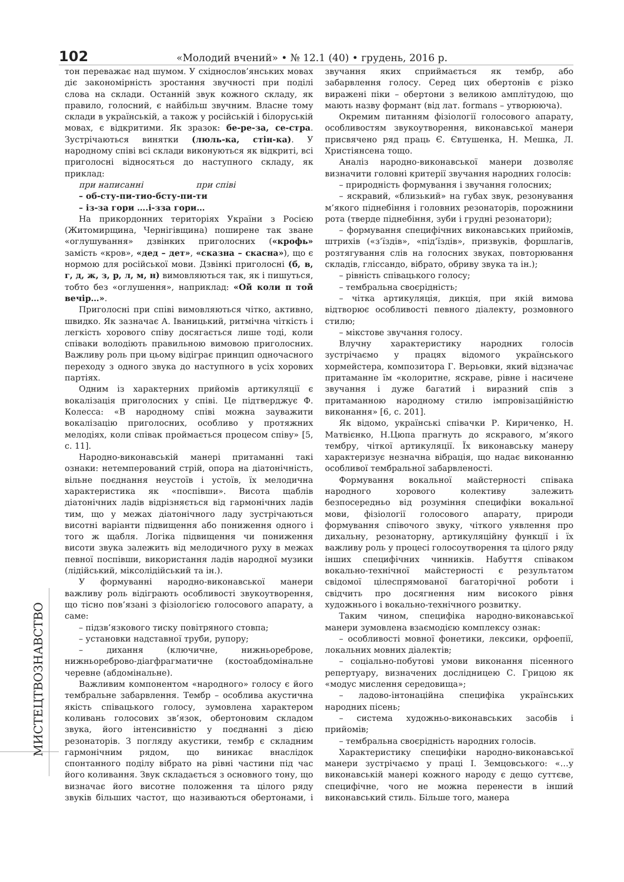102 «Молодий вчений» • № 12.1 (40) • грудень, 2016 р.
МИСТЕЦТВОЗНАВСТВО
тон переважає над шумом. У східнослов’янських мовах діє закономірність зростання звучності при поділі слова на склади. Останній звук кожного складу, як правило, голосний, є найбільш звучним. Власне тому склади в українській, а також у російській і білоруській мовах, є відкритими. Як зразок: бе-ре-за, се-стра. Зустрічаються винятки (люль-ка, стін-ка). У народному співі всі склади виконуються як відкриті, всі приголосні відносяться до наступного складу, як приклад:
при написанні при співі
– об-сту-пи-ти о-бсту-пи-ти
– із-за гори …. і-зза гори…
На прикордонних територіях України з Росією (Житомирщина, Чернігівщина) поширене так зване «оглушування» дзвінких приголосних («крофь» замість «кров», «дед – дет», «сказна – скасна»), що є нормою для російської мови. Дзвінкі приголосні (б, в, г, д, ж, з, р, л, м, н) вимовляються так, як і пишуться, тобто без «оглушення», наприклад: «Ой коли п той вечір…».
Приголосні при співі вимовляються чітко, активно, швидко. Як зазначає А. Іваницький, ритмічна чіткість і легкість хорового співу досягається лише тоді, коли співаки володіють правильною вимовою приголосних. Важливу роль при цьому відіграє принцип одночасного переходу з одного звука до наступного в усіх хорових партіях.
Одним із характерних прийомів артикуляції є вокалізація приголосних у співі. Це підтверджує Ф. Колесса: «В народному співі можна зауважити вокалізацію приголосних, особливо у протяжних мелодіях, коли співак проймається процесом співу» [5, с. 11].
Народно-виконавській манері притаманні такі ознаки: нетемперований стрій, опора на діатонічність, вільне поєднання неустоїв і устоїв, їх мелодична характеристика як «поспівши». Висота щаблів діатонічних ладів відрізняється від гармонічних ладів тим, що у межах діатонічного ладу зустрічаються висотні варіанти підвищення або пониження одного і того ж щабля. Логіка підвищення чи пониження висоти звука залежить від мелодичного руху в межах певної поспівши, використання ладів народної музики (лідійський, міксолідійський та ін.).
У формуванні народно-виконавської манери важливу роль відіграють особливості звукоутворення, що тісно пов’язані з фізіологією голосового апарату, а саме:
– підзв’язкового тиску повітряного стовпа;
– установки надставної труби, рупору;
– дихання (ключичне, нижньореброве, нижньореброво-діагфрагматичне (костоабдомінальне черевне (абдомінальне).
Важливим компонентом «народного» голосу є його тембральне забарвлення. Тембр – особлива акустична якість співацького голосу, зумовлена характером коливань голосових зв’язок, обертоновим складом звука, його інтенсивністю у поєднанні з дією резонаторів. З погляду акустики, тембр є складним гармонічним рядом, що виникає внаслідок спонтанного поділу вібрато на рівні частини під час його коливання. Звук складається з основного тону, що визначає його висотне положення та цілого ряду звуків більших частот, що називаються обертонами, і звучання яких сприймається як тембр, або забарвлення голосу. Серед цих обертонів є різко виражені піки – обертони з великою амплітудою, що мають назву формант (від лат. formans – утворююча).
Окремим питанням фізіології голосового апарату, особливостям звукоутворення, виконавської манери присвячено ряд праць Є. Євтушенка, Н. Мешка, Л. Христіянсена тощо.
Аналіз народно-виконавської манери дозволяє визначити головні критерії звучання народних голосів:
– природність формування і звучання голосних;
– яскравий, «близький» на губах звук, резонування м’якого піднебіння і головних резонаторів, порожнини рота (тверде піднебіння, зуби і грудні резонатори);
– формування специфічних виконавських прийомів, штрихів («з’їздів», «під’їздів», призвуків, форшлагів, розтягування слів на голосних звуках, повторювання складів, гліссандо, вібрато, обриву звука та ін.);
– рівність співацького голосу;
– тембральна своєрідність;
– чітка артикуляція, дикція, при якій вимова відтворює особливості певного діалекту, розмовного стилю;
– мікстове звучання голосу.
Влучну характеристику народних голосів зустрічаємо у працях відомого українського хормейстера, композитора Г. Верьовки, який відзначає притаманне їм «колоритне, яскраве, рівне і насичене звучання і дуже багатий і виразний спів з притаманною народному стилю імпровізаційністю виконання» [6, с. 201].
Як відомо, українські співачки Р. Кириченко, Н. Матвієнко, Н.Цюпа прагнуть до яскравого, м’якого тембру, чіткої артикуляції. Їх виконавську манеру характеризує незначна вібрація, що надає виконанню особливої тембральної забарвленості.
Формування вокальної майстерності співака народного хорового колективу залежить безпосередньо від розуміння специфіки вокальної мови, фізіології голосового апарату, природи формування співочого звуку, чіткого уявлення про дихальну, резонаторну, артикуляційну функції і їх важливу роль у процесі голосоутворення та цілого ряду інших специфічних чинників. Набуття співаком вокально-технічної майстерності є результатом свідомої цілеспрямованої багаторічної роботи і свідчить про досягнення ним високого рівня художнього і вокально-технічного розвитку.
Таким чином, специфіка народно-виконавської манери зумовлена взаємодією комплексу ознак:
– особливості мовної фонетики, лексики, орфоепії, локальних мовних діалектів;
– соціально-побутові умови виконання пісенного репертуару, визначених дослідницею С. Грицою як «модус мислення середовища»;
– ладово-інтонаційна специфіка українських народних пісень;
– система художньо-виконавських засобів і прийомів;
– тембральна своєрідність народних голосів.
Характеристику специфіки народно-виконавської манери зустрічаємо у праці І. Земцовського: «…у виконавській манері кожного народу є дещо суттєве, специфічне, чого не можна перенести в інший виконавський стиль. Більше того, манера